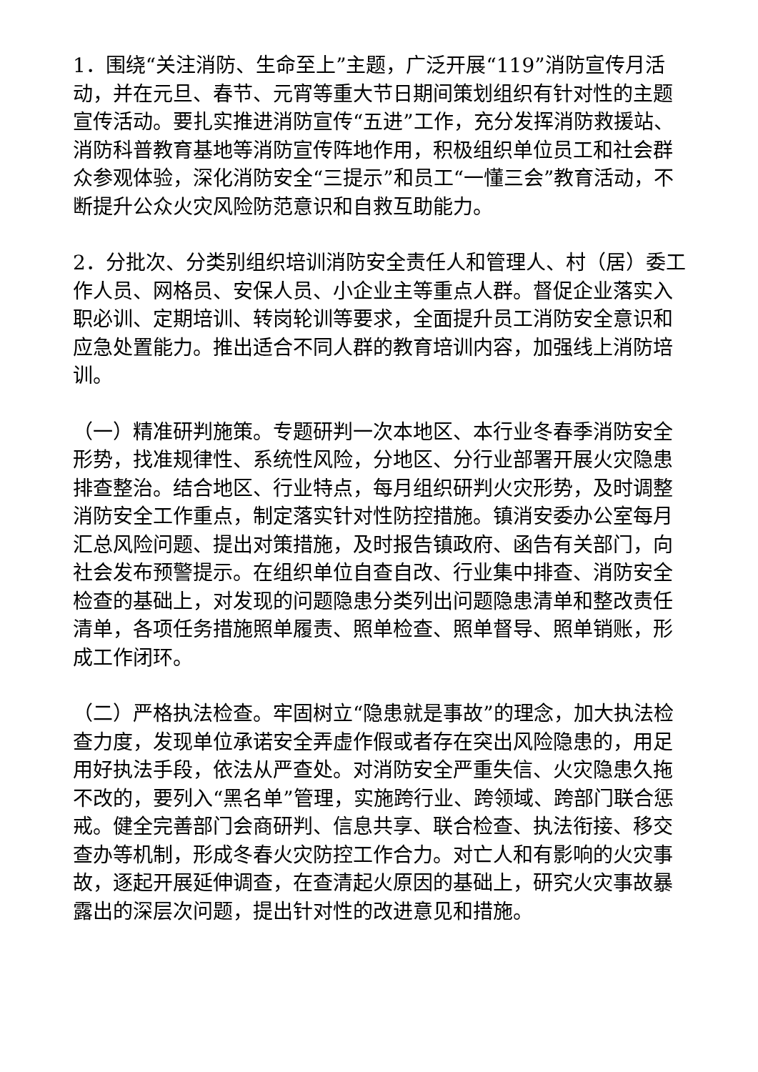1．围绕“关注消防、生命至上”主题，广泛开展“119”消防宣传月活动，并在元旦、春节、元宵等重大节日期间策划组织有针对性的主题宣传活动。要扎实推进消防宣传“五进”工作，充分发挥消防救援站、消防科普教育基地等消防宣传阵地作用，积极组织单位员工和社会群众参观体验，深化消防安全“三提示”和员工“一懂三会”教育活动，不断提升公众火灾风险防范意识和自救互助能力。
2．分批次、分类别组织培训消防安全责任人和管理人、村（居）委工作人员、网格员、安保人员、小企业主等重点人群。督促企业落实入职必训、定期培训、转岗轮训等要求，全面提升员工消防安全意识和应急处置能力。推出适合不同人群的教育培训内容，加强线上消防培训。
（一）精准研判施策。专题研判一次本地区、本行业冬春季消防安全形势，找准规律性、系统性风险，分地区、分行业部署开展火灾隐患排查整治。结合地区、行业特点，每月组织研判火灾形势，及时调整消防安全工作重点，制定落实针对性防控措施。镇消安委办公室每月汇总风险问题、提出对策措施，及时报告镇政府、函告有关部门，向社会发布预警提示。在组织单位自查自改、行业集中排查、消防安全检查的基础上，对发现的问题隐患分类列出问题隐患清单和整改责任清单，各项任务措施照单履责、照单检查、照单督导、照单销账，形成工作闭环。
（二）严格执法检查。牢固树立“隐患就是事故”的理念，加大执法检查力度，发现单位承诺安全弄虚作假或者存在突出风险隐患的，用足用好执法手段，依法从严查处。对消防安全严重失信、火灾隐患久拖不改的，要列入“黑名单”管理，实施跨行业、跨领域、跨部门联合惩戒。健全完善部门会商研判、信息共享、联合检查、执法衔接、移交查办等机制，形成冬春火灾防控工作合力。对亡人和有影响的火灾事故，逐起开展延伸调查，在查清起火原因的基础上，研究火灾事故暴露出的深层次问题，提出针对性的改进意见和措施。